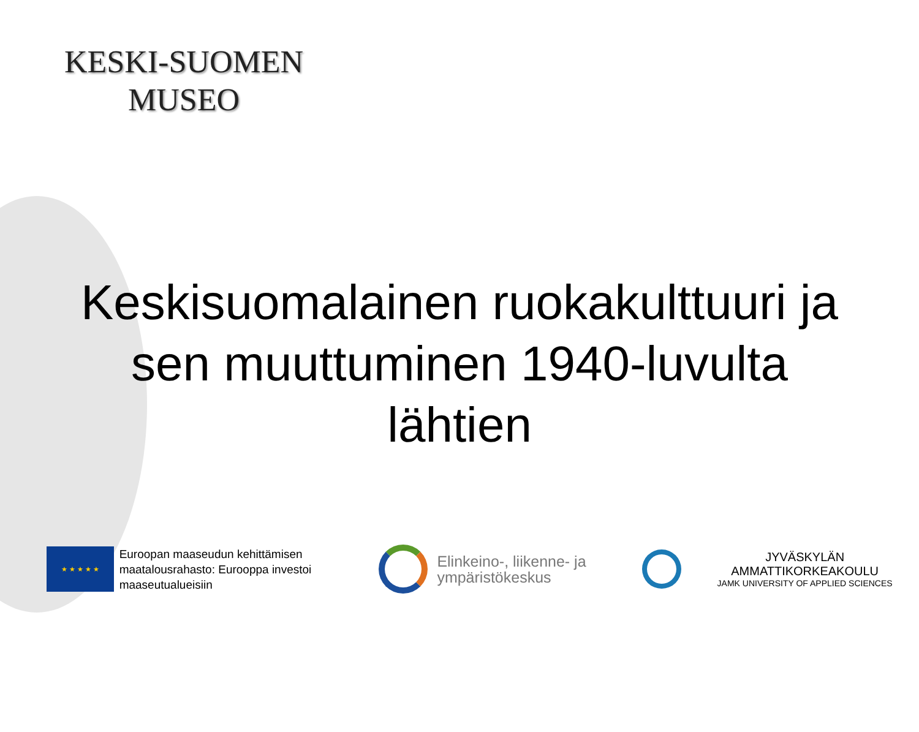KESKI-SUOMEN
MUSEO
Keskisuomalainen ruokakulttuuri ja
sen muuttuminen 1940-luvulta
lähtien
★ ★ ★ ★ ★
Euroopan maaseudun kehittämisen maatalousrahasto: Eurooppa investoi maaseutualueisiin
Elinkeino-, liikenne- ja ympäristökeskus
JYVÄSKYLÄN AMMATTIKORKEAKOULU
JAMK UNIVERSITY OF APPLIED SCIENCES